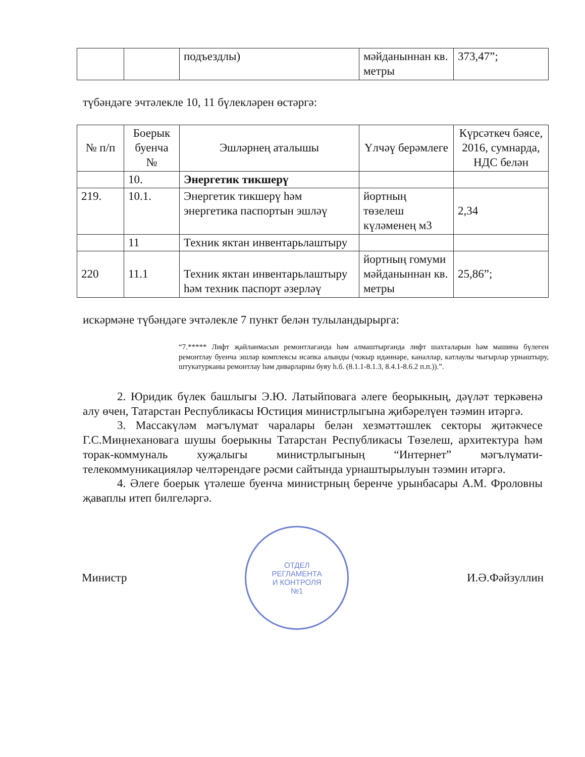| | | подъездлы) | мәйданыннан кв. метры | 373,47”; |
түбәндәге эчтәлекле 10, 11 бүлекләрен өстәргә:
| № п/п | Боерык буенча № | Эшләрнең аталышы | Үлчәү берәмлеге | Күрсәткеч бәясе, 2016, сумнарда, НДС белән |
| --- | --- | --- | --- | --- |
| | 10. | Энергетик тикшерү | | |
| 219. | 10.1. | Энергетик тикшерү һәм энергетика паспортын эшләү | йортның төзелеш күләменең м3 | 2,34 |
| | 11 | Техник яктан инвентарьлаштыру | | |
| 220 | 11.1 | Техник яктан инвентарьлаштыру һәм техник паспорт әзерләү | йортның гомуми мәйданыннан кв. метры | 25,86”; |
искәрмәне түбәндәге эчтәлекле 7 пункт белән тулыландырырга:
“7.***** Лифт җайланмасын ремонтлаганда һәм алмаштырганда лифт шахталарын һәм машина бүлеген ремонтлау буенча эшләр комплексы исәпкә алынды (чокыр идәннәре, каналлар, катлаулы чыгырлар урнаштыру, штукатурканы ремонтлау һәм диварларны буяу h.б. (8.1.1-8.1.3, 8.4.1-8.6.2 п.п.)).”.
2. Юридик бүлек башлыгы Э.Ю. Латыйповага әлеге беорыкның, дәүләт теркәвенә алу өчен, Татарстан Республикасы Юстиция министрлыгына җибәрелүен тәэмин итәргә.
3. Массакүләм мәгълүмат чаралары белән хезмәттәшлек секторы җитәкчесе Г.С.Миңнехановага шушы боерыкны Татарстан Республикасы Төзелеш, архитектура һәм торак-коммуналь хуҗалыгы министрлыгының “Интернет” мәгълүмати-телекоммуникацияләр челтәрендәге рәсми сайтында урнаштырылуын тәэмин итәргә.
4. Әлеге боерык үтәлеше буенча министрның беренче урынбасары А.М. Фроловны җаваплы итеп билгеләргә.
Министр
ОТДЕЛ
РЕГЛАМЕНТА
И КОНТРОЛЯ
№1
И.Ә.Фәйзуллин